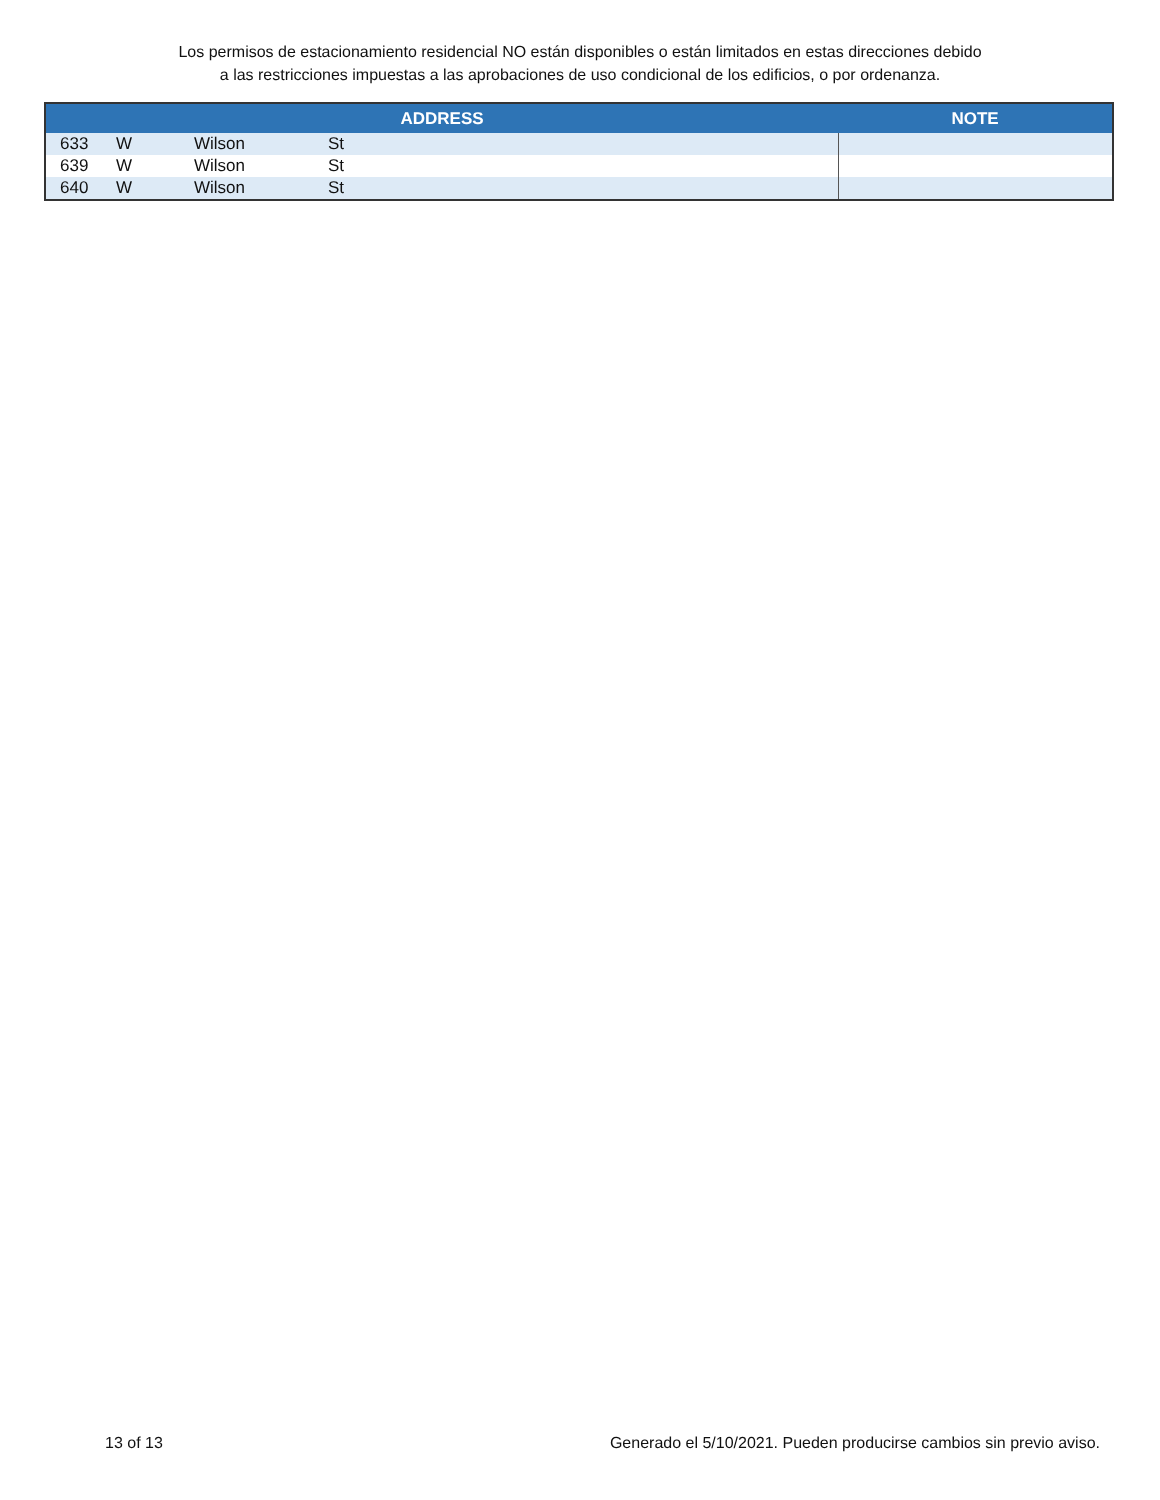Los permisos de estacionamiento residencial NO están disponibles o están limitados en estas direcciones debido
a las restricciones impuestas a las aprobaciones de uso condicional de los edificios, o por ordenanza.
| ADDRESS | | | | NOTE |
| --- | --- | --- | --- | --- |
| 633 | W | Wilson | St | |
| 639 | W | Wilson | St | |
| 640 | W | Wilson | St | |
13 of 13 Generado el 5/10/2021. Pueden producirse cambios sin previo aviso.